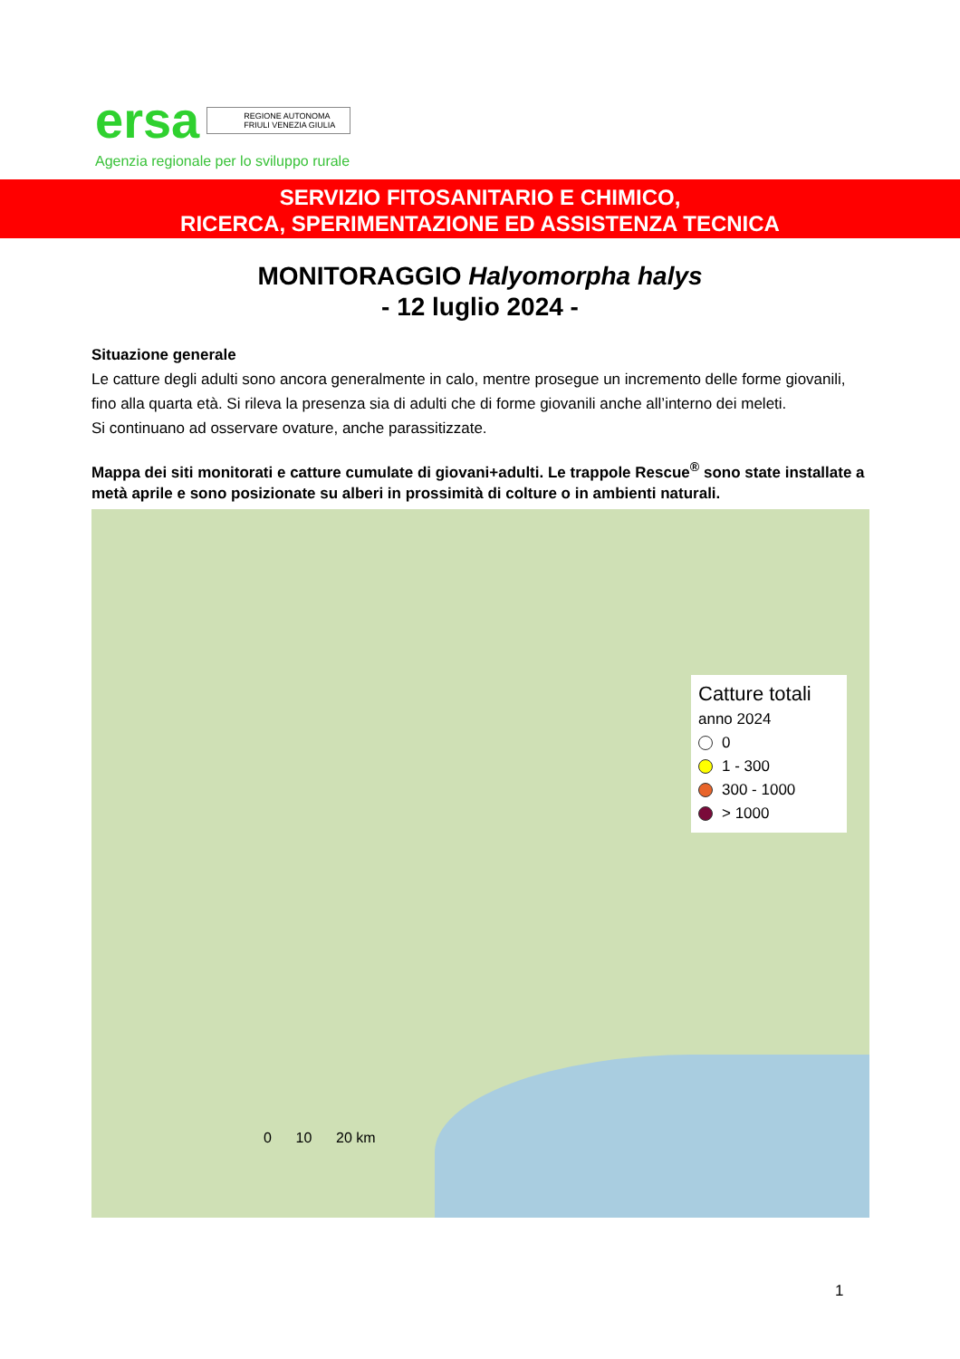ersa REGIONE AUTONOMA
FRIULI VENEZIA GIULIA
Agenzia regionale per lo sviluppo rurale
SERVIZIO FITOSANITARIO E CHIMICO,
RICERCA, SPERIMENTAZIONE ED ASSISTENZA TECNICA
MONITORAGGIO Halyomorpha halys
- 12 luglio 2024 -
Situazione generale
Le catture degli adulti sono ancora generalmente in calo, mentre prosegue un incremento delle forme giovanili, fino alla quarta età. Si rileva la presenza sia di adulti che di forme giovanili anche all’interno dei meleti.
Si continuano ad osservare ovature, anche parassitizzate.
Mappa dei siti monitorati e catture cumulate di giovani+adulti. Le trappole Rescue<sup>®</sup> sono state installate a metà aprile e sono posizionate su alberi in prossimità di colture o in ambienti naturali.
Catture totali
anno 2024
0
1 - 300
300 - 1000
> 1000
0 10 20 km
1